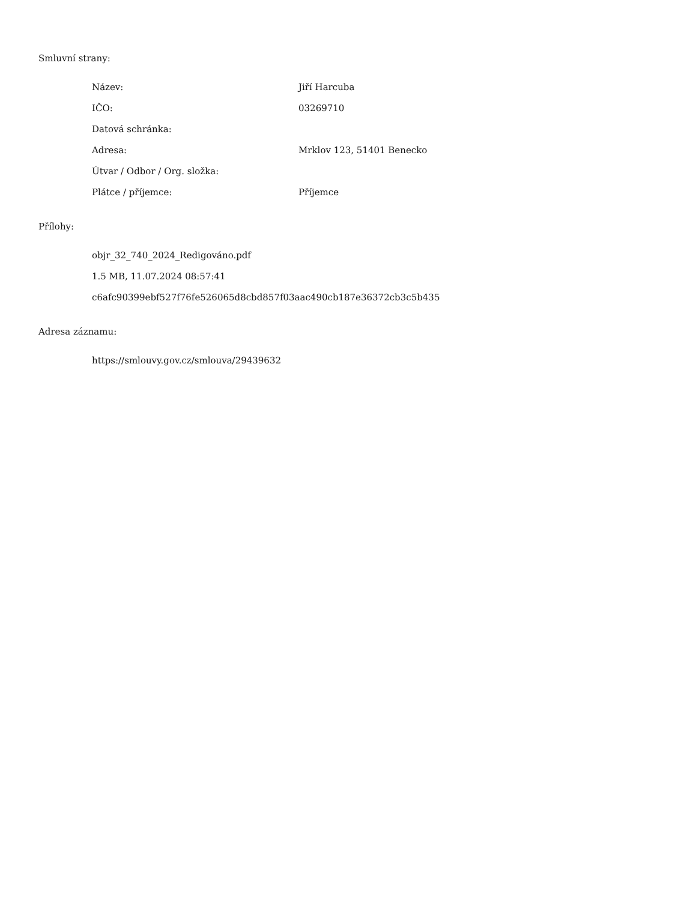Smluvní strany:
| Název: | Jiří Harcuba |
| IČO: | 03269710 |
| Datová schránka: | |
| Adresa: | Mrklov 123, 51401 Benecko |
| Útvar / Odbor / Org. složka: | |
| Plátce / příjemce: | Příjemce |
Přílohy:
objr_32_740_2024_Redigováno.pdf
1.5 MB, 11.07.2024 08:57:41
c6afc90399ebf527f76fe526065d8cbd857f03aac490cb187e36372cb3c5b435
Adresa záznamu:
https://smlouvy.gov.cz/smlouva/29439632